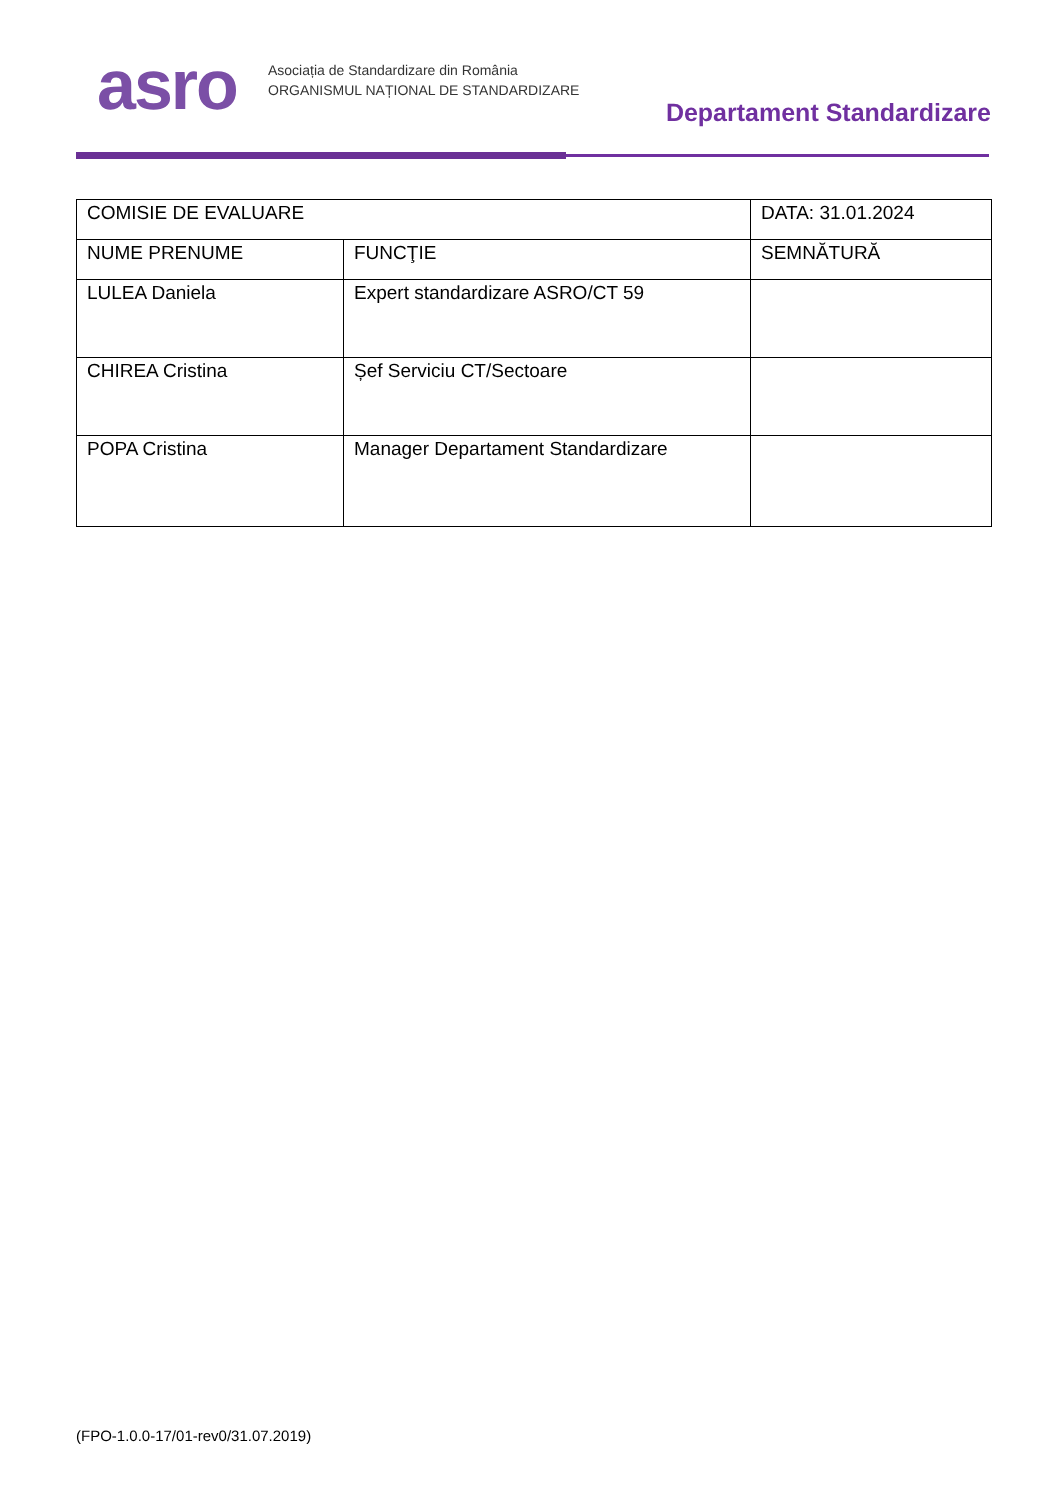asro
Asociația de Standardizare din România
ORGANISMUL NAȚIONAL DE STANDARDIZARE
Departament Standardizare
| COMISIE DE EVALUARE | | DATA: 31.01.2024 |
| NUME PRENUME | FUNCŢIE | SEMNĂTURĂ |
| LULEA Daniela | Expert standardizare ASRO/CT 59 | |
| CHIREA Cristina | Șef Serviciu CT/Sectoare | |
| POPA Cristina | Manager Departament Standardizare | |
(FPO-1.0.0-17/01-rev0/31.07.2019)